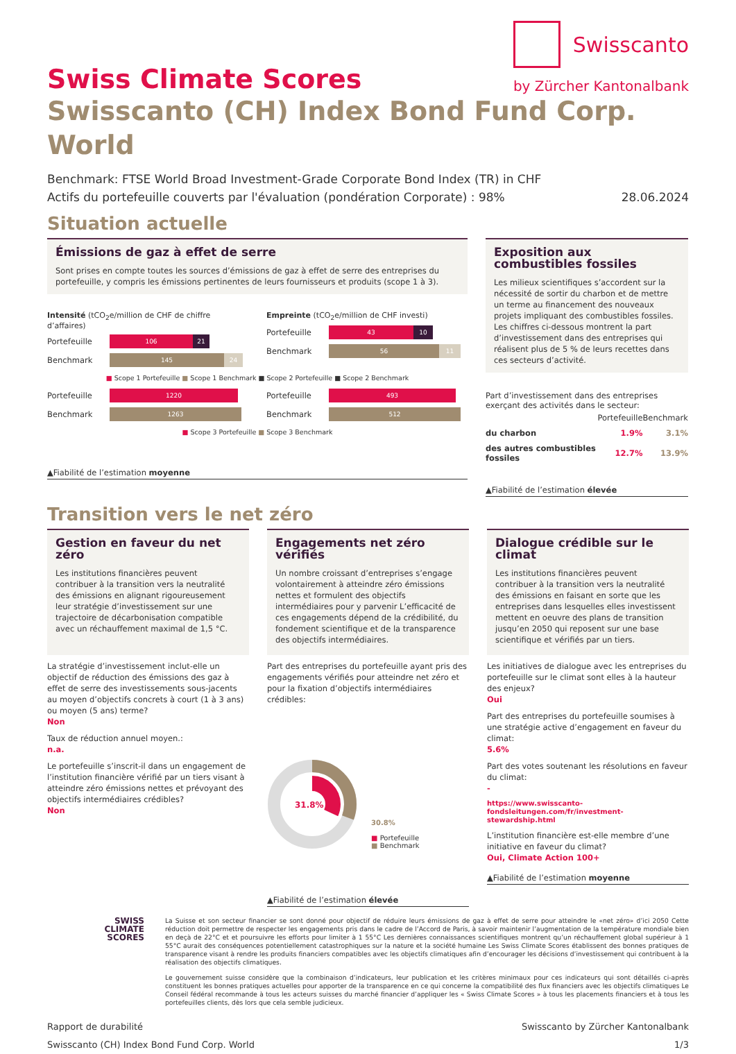Swiss Climate Scores
Swisscanto
by Zürcher Kantonalbank
Swisscanto (CH) Index Bond Fund Corp. World
Benchmark: FTSE World Broad Investment-Grade Corporate Bond Index (TR) in CHF
Actifs du portefeuille couverts par l'évaluation (pondération Corporate) : 98% 28.06.2024
Situation actuelle
Émissions de gaz à effet de serre
Sont prises en compte toutes les sources d’émissions de gaz à effet de serre des entreprises du portefeuille, y compris les émissions pertinentes de leurs fournisseurs et produits (scope 1 à 3).
Intensité (tCO<sub>2</sub>e/million de CHF de chiffre d’affaires)
Portefeuille
106 21
Benchmark
145 24
Empreinte (tCO<sub>2</sub>e/million de CHF investi)
Portefeuille
43 10
Benchmark
56 11
■ Scope 1 Portefeuille ■ Scope 1 Benchmark ■ Scope 2 Portefeuille ■ Scope 2 Benchmark
Portefeuille
1220
Benchmark
1263
Portefeuille
493
Benchmark
512
■ Scope 3 Portefeuille ■ Scope 3 Benchmark
▲Fiabilité de l’estimation moyenne
Exposition aux combustibles fossiles
Les milieux scientifiques s’accordent sur la nécessité de sortir du charbon et de mettre un terme au financement des nouveaux projets impliquant des combustibles fossiles. Les chiffres ci-dessous montrent la part d’investissement dans des entreprises qui réalisent plus de 5 % de leurs recettes dans ces secteurs d’activité.
Part d’investissement dans des entreprises exerçant des activités dans le secteur:
| | Portefeuille | Benchmark |
| --- | --- | --- |
| du charbon | 1.9% | 3.1% |
| des autres combustibles fossiles | 12.7% | 13.9% |
▲Fiabilité de l’estimation élevée
Transition vers le net zéro
Gestion en faveur du net zéro
Les institutions financières peuvent contribuer à la transition vers la neutralité des émissions en alignant rigoureusement leur stratégie d’investissement sur une trajectoire de décarbonisation compatible avec un réchauffement maximal de 1,5 °C.
La stratégie d’investissement inclut-elle un objectif de réduction des émissions des gaz à effet de serre des investissements sous-jacents au moyen d’objectifs concrets à court (1 à 3 ans) ou moyen (5 ans) terme?
Non
Taux de réduction annuel moyen.:
n.a.
Le portefeuille s’inscrit-il dans un engagement de l’institution financière vérifié par un tiers visant à atteindre zéro émissions nettes et prévoyant des objectifs intermédiaires crédibles?
Non
Engagements net zéro vérifiés
Un nombre croissant d’entreprises s’engage volontairement à atteindre zéro émissions nettes et formulent des objectifs intermédiaires pour y parvenir L’efficacité de ces engagements dépend de la crédibilité, du fondement scientifique et de la transparence des objectifs intermédiaires.
Part des entreprises du portefeuille ayant pris des engagements vérifiés pour atteindre net zéro et pour la fixation d’objectifs intermédiaires crédibles:
31.8%
30.8%
■ Portefeuille
■ Benchmark
▲Fiabilité de l’estimation élevée
Dialogue crédible sur le climat
Les institutions financières peuvent contribuer à la transition vers la neutralité des émissions en faisant en sorte que les entreprises dans lesquelles elles investissent mettent en oeuvre des plans de transition jusqu’en 2050 qui reposent sur une base scientifique et vérifiés par un tiers.
Les initiatives de dialogue avec les entreprises du portefeuille sur le climat sont elles à la hauteur des enjeux?
Oui
Part des entreprises du portefeuille soumises à une stratégie active d’engagement en faveur du climat:
5.6%
Part des votes soutenant les résolutions en faveur du climat:
-
https://www.swisscanto-fondsleitungen.com/fr/investment-stewardship.html
L’institution financière est-elle membre d’une initiative en faveur du climat?
Oui, Climate Action 100+
▲Fiabilité de l’estimation moyenne
SWISS
CLIMATE
SCORES
La Suisse et son secteur financier se sont donné pour objectif de réduire leurs émissions de gaz à effet de serre pour atteindre le «net zéro» d’ici 2050 Cette réduction doit permettre de respecter les engagements pris dans le cadre de l’Accord de Paris, à savoir maintenir l’augmentation de la température mondiale bien en deçà de 22°C et et poursuivre les efforts pour limiter à 1 55°C Les dernières connaissances scientifiques montrent qu’un réchauffement global supérieur à 1 55°C aurait des conséquences potentiellement catastrophiques sur la nature et la société humaine Les Swiss Climate Scores établissent des bonnes pratiques de transparence visant à rendre les produits financiers compatibles avec les objectifs climatiques afin d’encourager les décisions d’investissement qui contribuent à la réalisation des objectifs climatiques.
Le gouvernement suisse considère que la combinaison d’indicateurs, leur publication et les critères minimaux pour ces indicateurs qui sont détaillés ci-après constituent les bonnes pratiques actuelles pour apporter de la transparence en ce qui concerne la compatibilité des flux financiers avec les objectifs climatiques Le Conseil fédéral recommande à tous les acteurs suisses du marché financier d’appliquer les « Swiss Climate Scores » à tous les placements financiers et à tous les portefeuilles clients, dès lors que cela semble judicieux.
Rapport de durabilité
Swisscanto (CH) Index Bond Fund Corp. World Swisscanto by Zürcher Kantonalbank
1/3